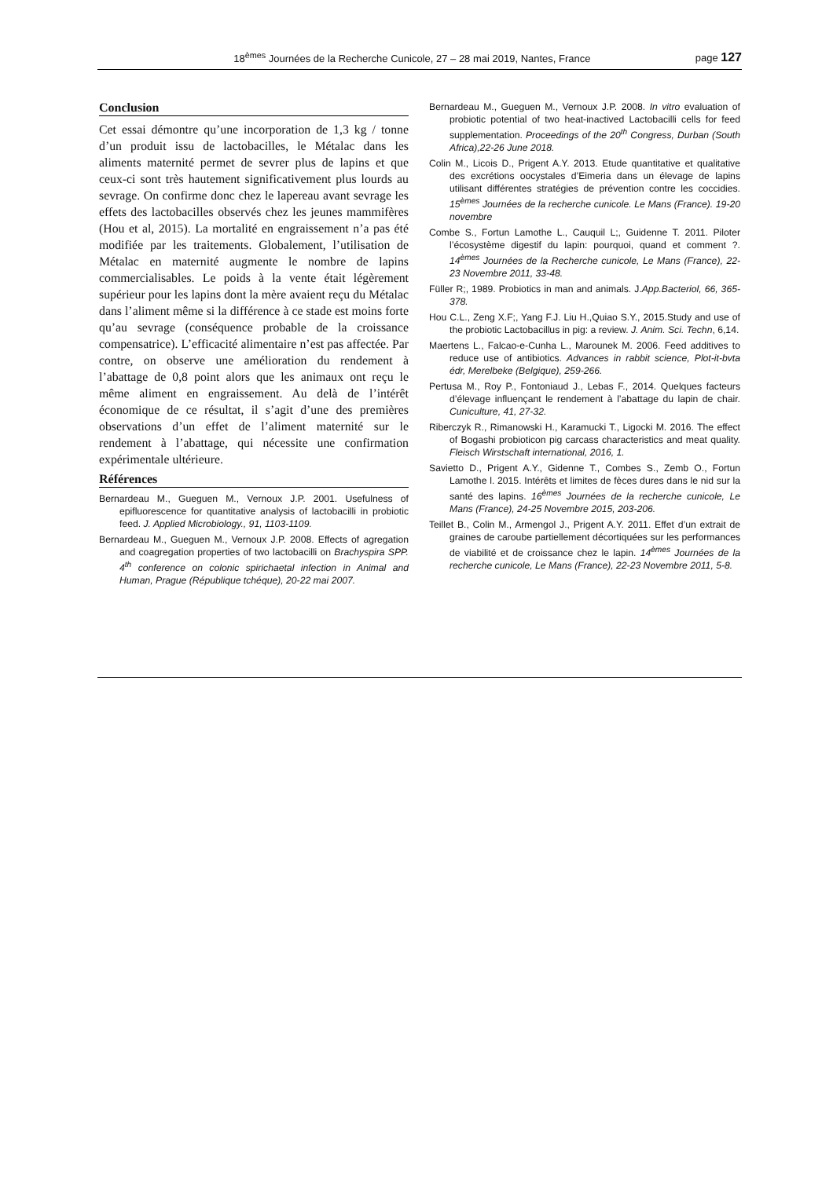18<sup>èmes</sup> Journées de la Recherche Cunicole, 27 – 28 mai 2019, Nantes, France page 127
Conclusion
Cet essai démontre qu’une incorporation de 1,3 kg / tonne d’un produit issu de lactobacilles, le Métalac dans les aliments maternité permet de sevrer plus de lapins et que ceux-ci sont très hautement significativement plus lourds au sevrage. On confirme donc chez le lapereau avant sevrage les effets des lactobacilles observés chez les jeunes mammifères (Hou et al, 2015). La mortalité en engraissement n’a pas été modifiée par les traitements. Globalement, l’utilisation de Métalac en maternité augmente le nombre de lapins commercialisables. Le poids à la vente était légèrement supérieur pour les lapins dont la mère avaient reçu du Métalac dans l’aliment même si la différence à ce stade est moins forte qu’au sevrage (conséquence probable de la croissance compensatrice). L’efficacité alimentaire n’est pas affectée. Par contre, on observe une amélioration du rendement à l’abattage de 0,8 point alors que les animaux ont reçu le même aliment en engraissement. Au delà de l’intérêt économique de ce résultat, il s’agit d’une des premières observations d’un effet de l’aliment maternité sur le rendement à l’abattage, qui nécessite une confirmation expérimentale ultérieure.
Références
Bernardeau M., Gueguen M., Vernoux J.P. 2001. Usefulness of epifluorescence for quantitative analysis of lactobacilli in probiotic feed. J. Applied Microbiology., 91, 1103-1109.
Bernardeau M., Gueguen M., Vernoux J.P. 2008. Effects of agregation and coagregation properties of two lactobacilli on Brachyspira SPP. 4<sup>th</sup> conference on colonic spirichaetal infection in Animal and Human, Prague (République tchéque), 20-22 mai 2007.
Bernardeau M., Gueguen M., Vernoux J.P. 2008. In vitro evaluation of probiotic potential of two heat-inactived Lactobacilli cells for feed supplementation. Proceedings of the 20<sup>th</sup> Congress, Durban (South Africa),22-26 June 2018.
Colin M., Licois D., Prigent A.Y. 2013. Etude quantitative et qualitative des excrétions oocystales d’Eimeria dans un élevage de lapins utilisant différentes stratégies de prévention contre les coccidies. 15<sup>èmes</sup> Journées de la recherche cunicole. Le Mans (France). 19-20 novembre
Combe S., Fortun Lamothe L., Cauquil L;, Guidenne T. 2011. Piloter l’écosystème digestif du lapin: pourquoi, quand et comment ?. 14<sup>èmes</sup> Journées de la Recherche cunicole, Le Mans (France), 22-23 Novembre 2011, 33-48.
Füller R;, 1989. Probiotics in man and animals. J.App.Bacteriol, 66, 365-378.
Hou C.L., Zeng X.F;, Yang F.J. Liu H.,Quiao S.Y., 2015.Study and use of the probiotic Lactobacillus in pig: a review. J. Anim. Sci. Techn, 6,14.
Maertens L., Falcao-e-Cunha L., Marounek M. 2006. Feed additives to reduce use of antibiotics. Advances in rabbit science, Plot-it-bvta édr, Merelbeke (Belgique), 259-266.
Pertusa M., Roy P., Fontoniaud J., Lebas F., 2014. Quelques facteurs d’élevage influençant le rendement à l’abattage du lapin de chair. Cuniculture, 41, 27-32.
Riberczyk R., Rimanowski H., Karamucki T., Ligocki M. 2016. The effect of Bogashi probioticon pig carcass characteristics and meat quality. Fleisch Wirstschaft international, 2016, 1.
Savietto D., Prigent A.Y., Gidenne T., Combes S., Zemb O., Fortun Lamothe l. 2015. Intérêts et limites de fèces dures dans le nid sur la santé des lapins. 16<sup>èmes</sup> Journées de la recherche cunicole, Le Mans (France), 24-25 Novembre 2015, 203-206.
Teillet B., Colin M., Armengol J., Prigent A.Y. 2011. Effet d’un extrait de graines de caroube partiellement décortiquées sur les performances de viabilité et de croissance chez le lapin. 14<sup>èmes</sup> Journées de la recherche cunicole, Le Mans (France), 22-23 Novembre 2011, 5-8.